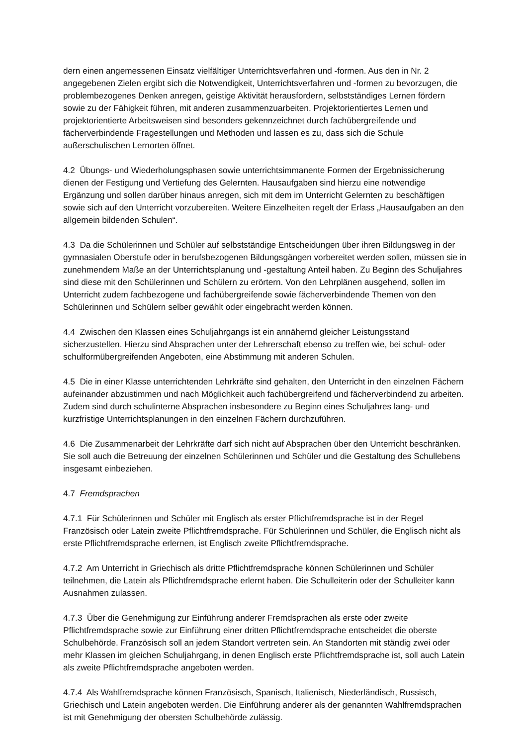dern einen angemessenen Einsatz vielfältiger Unterrichtsverfahren und -formen. Aus den in Nr. 2 angegebenen Zielen ergibt sich die Notwendigkeit, Unterrichtsverfahren und -formen zu bevorzugen, die problembezogenes Denken anregen, geistige Aktivität herausfordern, selbstständiges Lernen fördern sowie zu der Fähigkeit führen, mit anderen zusammenzuarbeiten. Projektorientiertes Lernen und projektorientierte Arbeitsweisen sind besonders gekennzeichnet durch fachübergreifende und fächerverbindende Fragestellungen und Methoden und lassen es zu, dass sich die Schule außerschulischen Lernorten öffnet.
4.2 Übungs- und Wiederholungsphasen sowie unterrichtsimmanente Formen der Ergebnissicherung dienen der Festigung und Vertiefung des Gelernten. Hausaufgaben sind hierzu eine notwendige Ergänzung und sollen darüber hinaus anregen, sich mit dem im Unterricht Gelernten zu beschäftigen sowie sich auf den Unterricht vorzubereiten. Weitere Einzelheiten regelt der Erlass „Hausaufgaben an den allgemein bildenden Schulen“.
4.3 Da die Schülerinnen und Schüler auf selbstständige Entscheidungen über ihren Bildungsweg in der gymnasialen Oberstufe oder in berufsbezogenen Bildungsgängen vorbereitet werden sollen, müssen sie in zunehmendem Maße an der Unterrichtsplanung und -gestaltung Anteil haben. Zu Beginn des Schuljahres sind diese mit den Schülerinnen und Schülern zu erörtern. Von den Lehrplänen ausgehend, sollen im Unterricht zudem fachbezogene und fachübergreifende sowie fächerverbindende Themen von den Schülerinnen und Schülern selber gewählt oder eingebracht werden können.
4.4 Zwischen den Klassen eines Schuljahrgangs ist ein annähernd gleicher Leistungsstand sicherzustellen. Hierzu sind Absprachen unter der Lehrerschaft ebenso zu treffen wie, bei schul- oder schulformübergreifenden Angeboten, eine Abstimmung mit anderen Schulen.
4.5 Die in einer Klasse unterrichtenden Lehrkräfte sind gehalten, den Unterricht in den einzelnen Fächern aufeinander abzustimmen und nach Möglichkeit auch fachübergreifend und fächerverbindend zu arbeiten. Zudem sind durch schulinterne Absprachen insbesondere zu Beginn eines Schuljahres lang- und kurzfristige Unterrichtsplanungen in den einzelnen Fächern durchzuführen.
4.6 Die Zusammenarbeit der Lehrkräfte darf sich nicht auf Absprachen über den Unterricht beschränken. Sie soll auch die Betreuung der einzelnen Schülerinnen und Schüler und die Gestaltung des Schullebens insgesamt einbeziehen.
4.7 Fremdsprachen
4.7.1 Für Schülerinnen und Schüler mit Englisch als erster Pflichtfremdsprache ist in der Regel Französisch oder Latein zweite Pflichtfremdsprache. Für Schülerinnen und Schüler, die Englisch nicht als erste Pflichtfremdsprache erlernen, ist Englisch zweite Pflichtfremdsprache.
4.7.2 Am Unterricht in Griechisch als dritte Pflichtfremdsprache können Schülerinnen und Schüler teilnehmen, die Latein als Pflichtfremdsprache erlernt haben. Die Schulleiterin oder der Schulleiter kann Ausnahmen zulassen.
4.7.3 Über die Genehmigung zur Einführung anderer Fremdsprachen als erste oder zweite Pflichtfremdsprache sowie zur Einführung einer dritten Pflichtfremdsprache entscheidet die oberste Schulbehörde. Französisch soll an jedem Standort vertreten sein. An Standorten mit ständig zwei oder mehr Klassen im gleichen Schuljahrgang, in denen Englisch erste Pflichtfremdsprache ist, soll auch Latein als zweite Pflichtfremdsprache angeboten werden.
4.7.4 Als Wahlfremdsprache können Französisch, Spanisch, Italienisch, Niederländisch, Russisch, Griechisch und Latein angeboten werden. Die Einführung anderer als der genannten Wahlfremdsprachen ist mit Genehmigung der obersten Schulbehörde zulässig.